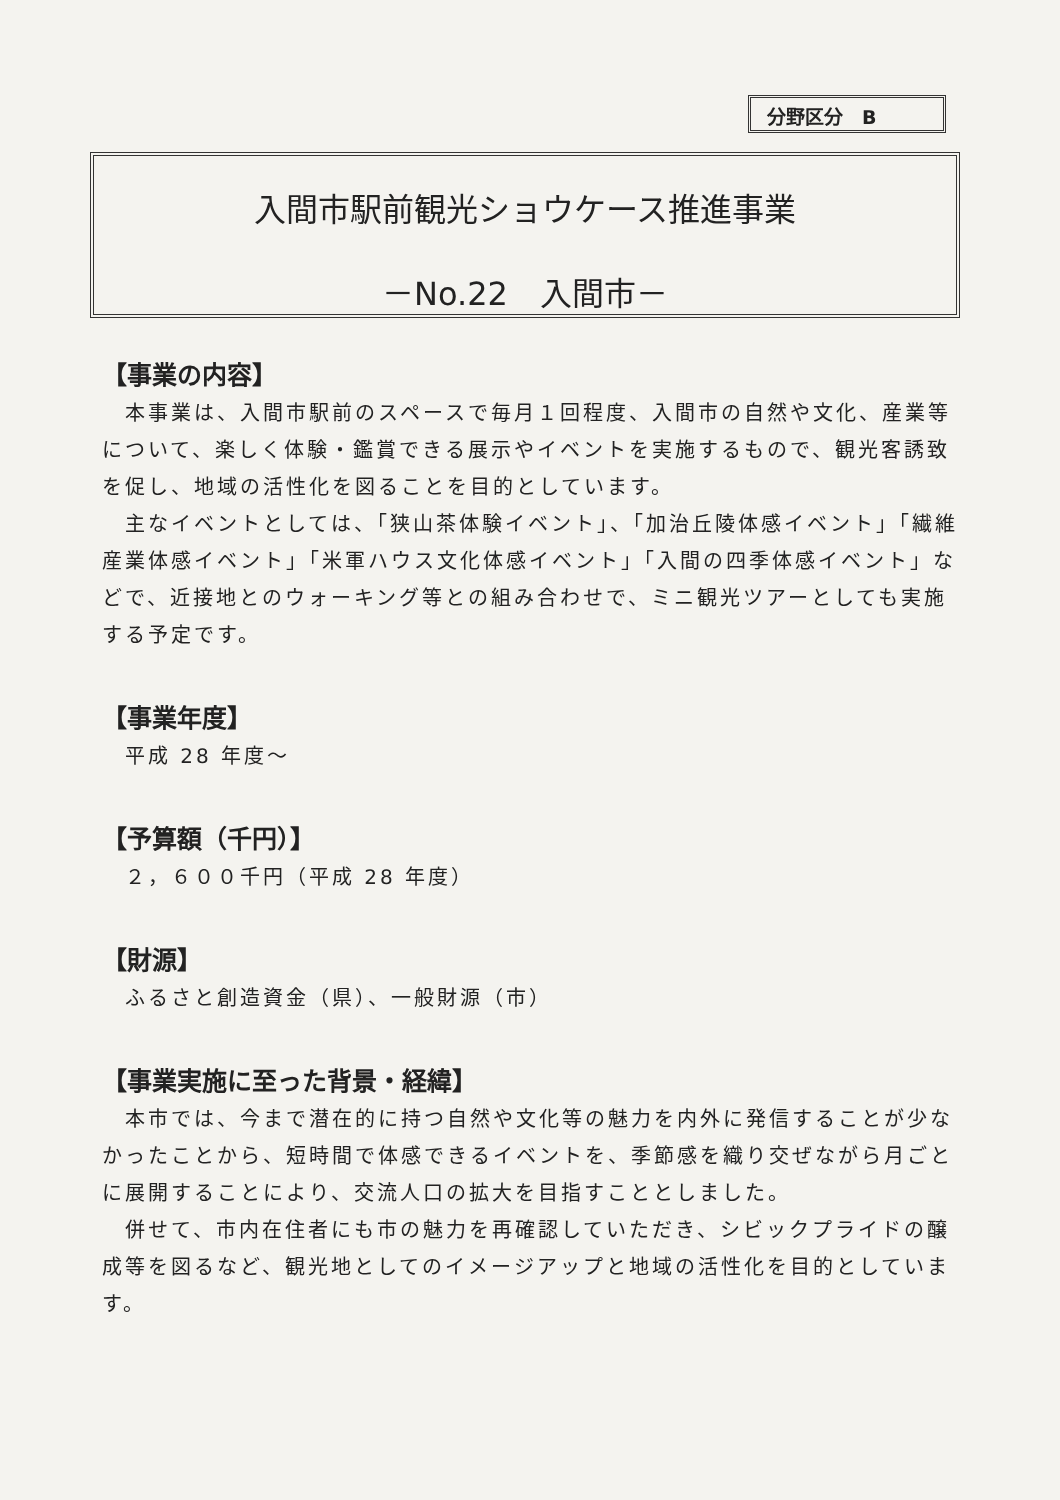分野区分　B
入間市駅前観光ショウケース推進事業
－No.22　入間市－
【事業の内容】
　本事業は、入間市駅前のスペースで毎月１回程度、入間市の自然や文化、産業等について、楽しく体験・鑑賞できる展示やイベントを実施するもので、観光客誘致を促し、地域の活性化を図ることを目的としています。
　主なイベントとしては、「狭山茶体験イベント」、「加治丘陵体感イベント」「繊維産業体感イベント」「米軍ハウス文化体感イベント」「入間の四季体感イベント」などで、近接地とのウォーキング等との組み合わせで、ミニ観光ツアーとしても実施する予定です。
【事業年度】
　平成 28 年度～
【予算額（千円）】
　２，６００千円（平成 28 年度）
【財源】
　ふるさと創造資金（県）、一般財源（市）
【事業実施に至った背景・経緯】
　本市では、今まで潜在的に持つ自然や文化等の魅力を内外に発信することが少なかったことから、短時間で体感できるイベントを、季節感を織り交ぜながら月ごとに展開することにより、交流人口の拡大を目指すこととしました。
　併せて、市内在住者にも市の魅力を再確認していただき、シビックプライドの醸成等を図るなど、観光地としてのイメージアップと地域の活性化を目的としています。